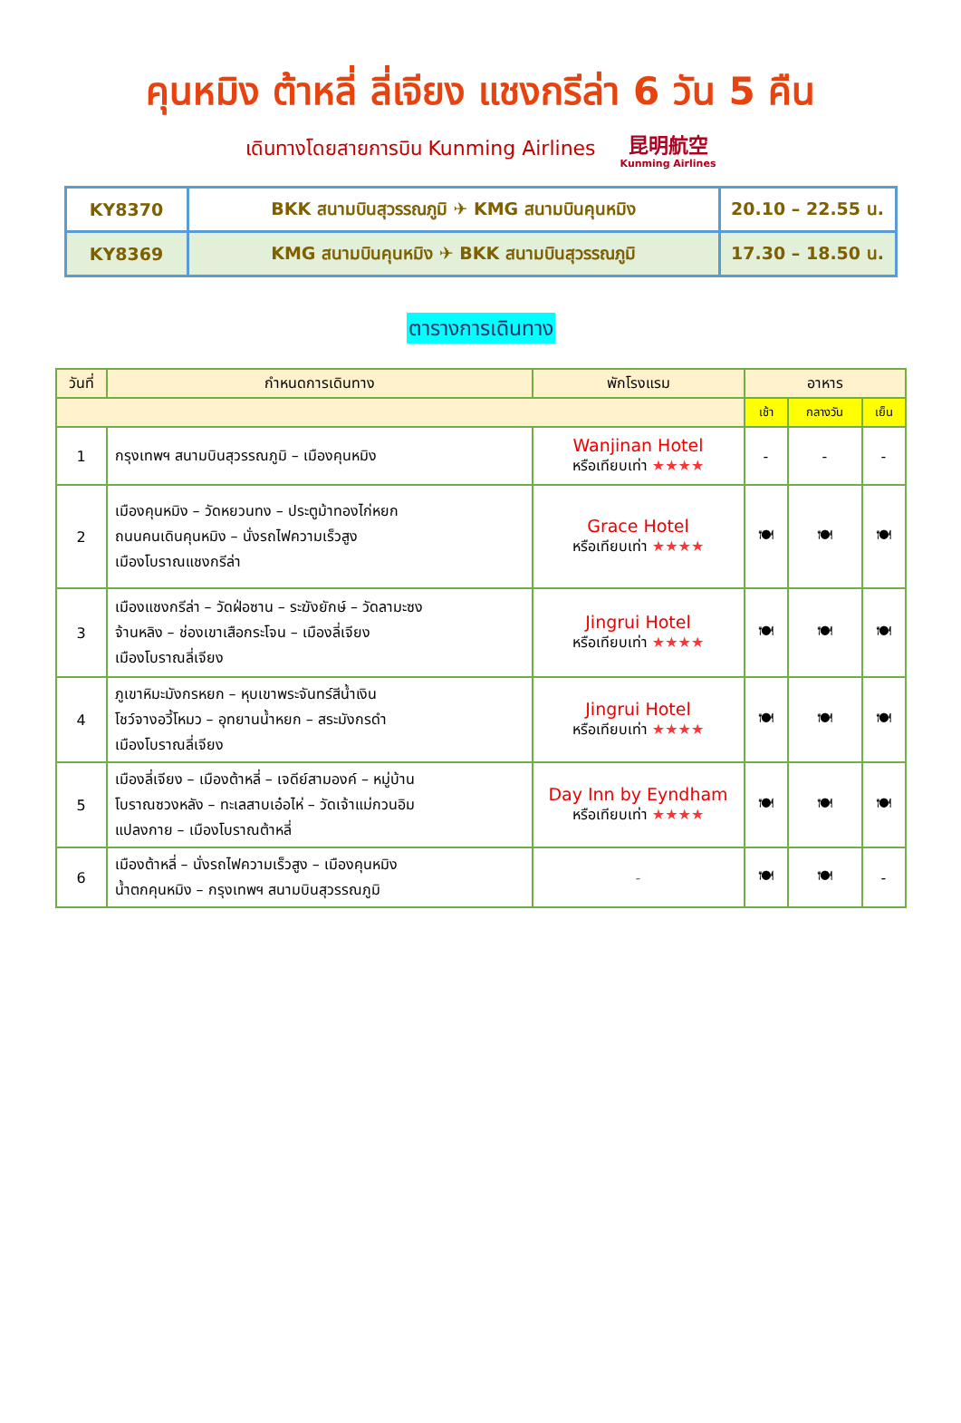คุนหมิง ต้าหลี่ ลี่เจียง แชงกรีล่า 6 วัน 5 คืน
เดินทางโดยสายการบิน Kunming Airlines 昆明航空 Kunming Airlines
| KY8370 | BKK สนามบินสุวรรณภูมิ ✈ KMG สนามบินคุนหมิง | 20.10 – 22.55 น. |
| KY8369 | KMG สนามบินคุนหมิง ✈ BKK สนามบินสุวรรณภูมิ | 17.30 – 18.50 น. |
ตารางการเดินทาง
| วันที่ | กำหนดการเดินทาง | พักโรงแรม | อาหาร | | |
| --- | --- | --- | --- | --- | --- |
| | | | เช้า | กลางวัน | เย็น |
| 1 | กรุงเทพฯ สนามบินสุวรรณภูมิ – เมืองคุนหมิง | Wanjinan Hotel หรือเทียบเท่า ★★★★ | - | - | - |
| 2 | เมืองคุนหมิง – วัดหยวนทง – ประตูม้าทองไก่หยก ถนนคนเดินคุนหมิง – นั่งรถไฟความเร็วสูง เมืองโบราณแชงกรีล่า | Grace Hotel หรือเทียบเท่า ★★★★ | 🍽 | 🍽 | 🍽 |
| 3 | เมืองแชงกรีล่า – วัดฝ่อซาน – ระฆังยักษ์ – วัดลามะซง จ้านหลิง – ช่องเขาเสือกระโจน – เมืองลี่เจียง เมืองโบราณลี่เจียง | Jingrui Hotel หรือเทียบเท่า ★★★★ | 🍽 | 🍽 | 🍽 |
| 4 | ภูเขาหิมะมังกรหยก – หุบเขาพระจันทร์สีน้ำเงิน โชว์จางอวี้โหมว – อุทยานน้ำหยก – สระมังกรดำ เมืองโบราณลี่เจียง | Jingrui Hotel หรือเทียบเท่า ★★★★ | 🍽 | 🍽 | 🍽 |
| 5 | เมืองลี่เจียง – เมืองต้าหลี่ – เจดีย์สามองค์ – หมู่บ้าน โบราณซวงหลัง – ทะเลสาบเอ๋อไห่ – วัดเจ้าแม่กวนอิม แปลงกาย – เมืองโบราณต้าหลี่ | Day Inn by Eyndham หรือเทียบเท่า ★★★★ | 🍽 | 🍽 | 🍽 |
| 6 | เมืองต้าหลี่ – นั่งรถไฟความเร็วสูง – เมืองคุนหมิง น้ำตกคุนหมิง – กรุงเทพฯ สนามบินสุวรรณภูมิ | - | 🍽 | 🍽 | - |